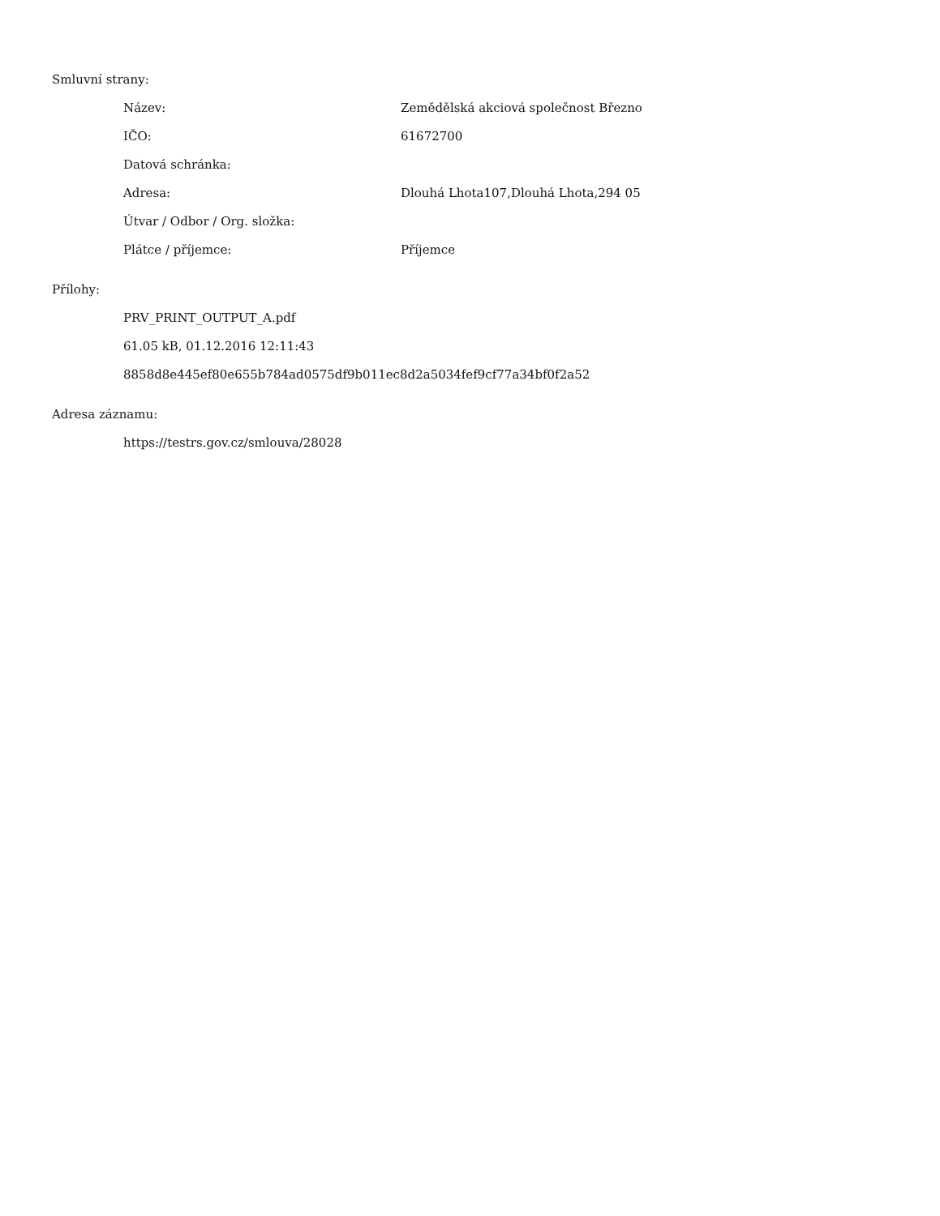Smluvní strany:
| Název: | Zemědělská akciová společnost Březno |
| IČO: | 61672700 |
| Datová schránka: | |
| Adresa: | Dlouhá Lhota107,Dlouhá Lhota,294 05 |
| Útvar / Odbor / Org. složka: | |
| Plátce / příjemce: | Příjemce |
Přílohy:
PRV_PRINT_OUTPUT_A.pdf
61.05 kB, 01.12.2016 12:11:43
8858d8e445ef80e655b784ad0575df9b011ec8d2a5034fef9cf77a34bf0f2a52
Adresa záznamu:
https://testrs.gov.cz/smlouva/28028